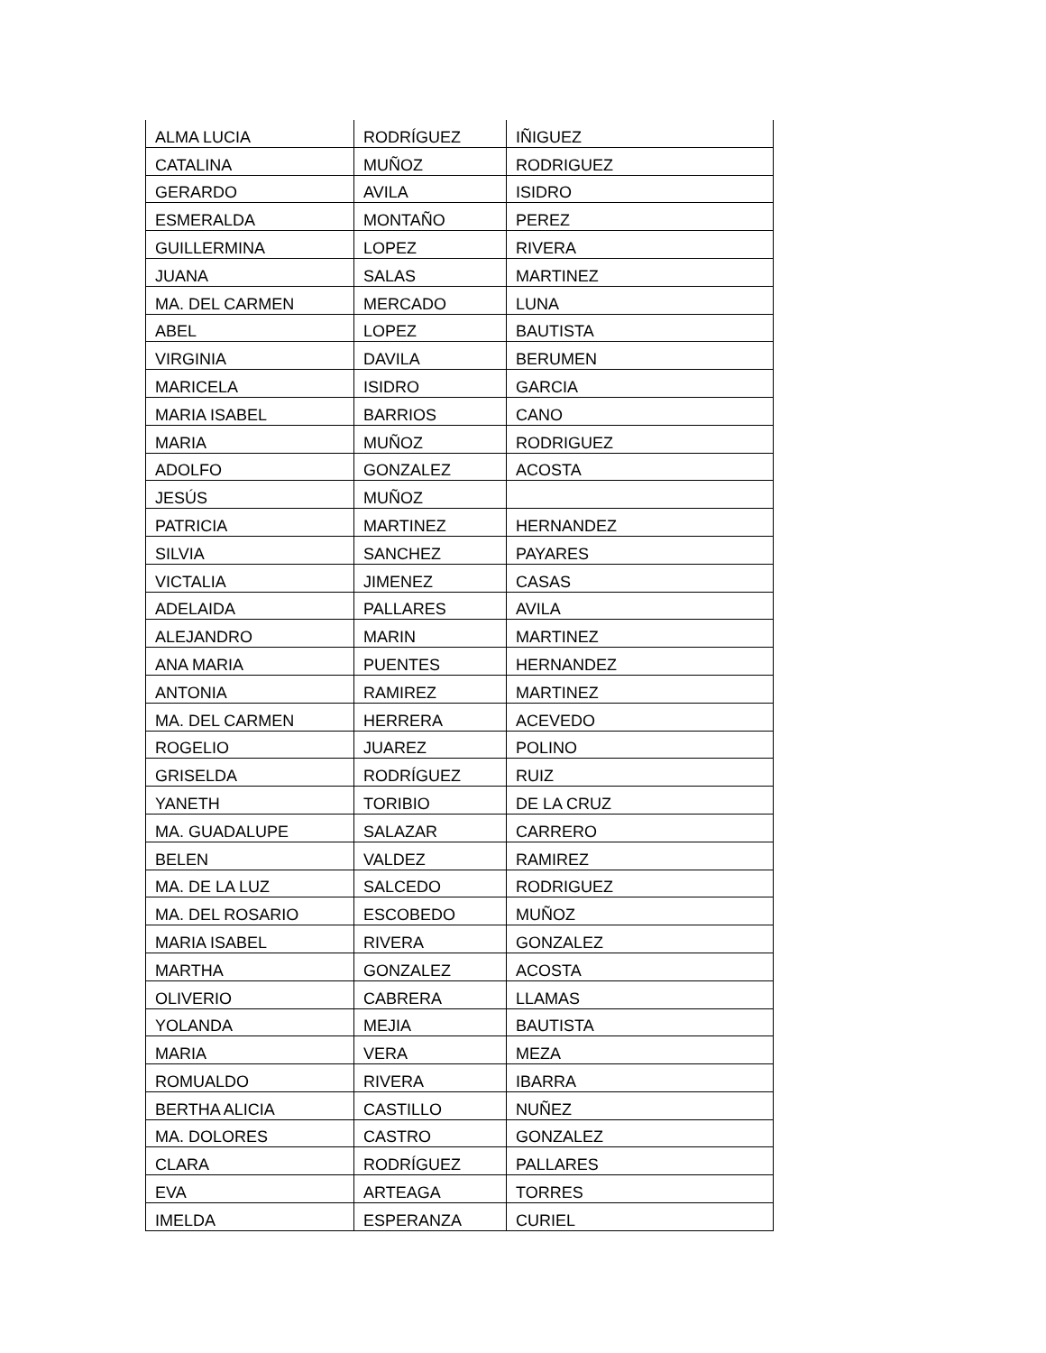| ALMA LUCIA | RODRÍGUEZ | IÑIGUEZ |
| CATALINA | MUÑOZ | RODRIGUEZ |
| GERARDO | AVILA | ISIDRO |
| ESMERALDA | MONTAÑO | PEREZ |
| GUILLERMINA | LOPEZ | RIVERA |
| JUANA | SALAS | MARTINEZ |
| MA. DEL CARMEN | MERCADO | LUNA |
| ABEL | LOPEZ | BAUTISTA |
| VIRGINIA | DAVILA | BERUMEN |
| MARICELA | ISIDRO | GARCIA |
| MARIA ISABEL | BARRIOS | CANO |
| MARIA | MUÑOZ | RODRIGUEZ |
| ADOLFO | GONZALEZ | ACOSTA |
| JESÚS | MUÑOZ | |
| PATRICIA | MARTINEZ | HERNANDEZ |
| SILVIA | SANCHEZ | PAYARES |
| VICTALIA | JIMENEZ | CASAS |
| ADELAIDA | PALLARES | AVILA |
| ALEJANDRO | MARIN | MARTINEZ |
| ANA MARIA | PUENTES | HERNANDEZ |
| ANTONIA | RAMIREZ | MARTINEZ |
| MA. DEL CARMEN | HERRERA | ACEVEDO |
| ROGELIO | JUAREZ | POLINO |
| GRISELDA | RODRÍGUEZ | RUIZ |
| YANETH | TORIBIO | DE LA CRUZ |
| MA. GUADALUPE | SALAZAR | CARRERO |
| BELEN | VALDEZ | RAMIREZ |
| MA. DE LA LUZ | SALCEDO | RODRIGUEZ |
| MA. DEL ROSARIO | ESCOBEDO | MUÑOZ |
| MARIA ISABEL | RIVERA | GONZALEZ |
| MARTHA | GONZALEZ | ACOSTA |
| OLIVERIO | CABRERA | LLAMAS |
| YOLANDA | MEJIA | BAUTISTA |
| MARIA | VERA | MEZA |
| ROMUALDO | RIVERA | IBARRA |
| BERTHA ALICIA | CASTILLO | NUÑEZ |
| MA. DOLORES | CASTRO | GONZALEZ |
| CLARA | RODRÍGUEZ | PALLARES |
| EVA | ARTEAGA | TORRES |
| IMELDA | ESPERANZA | CURIEL |